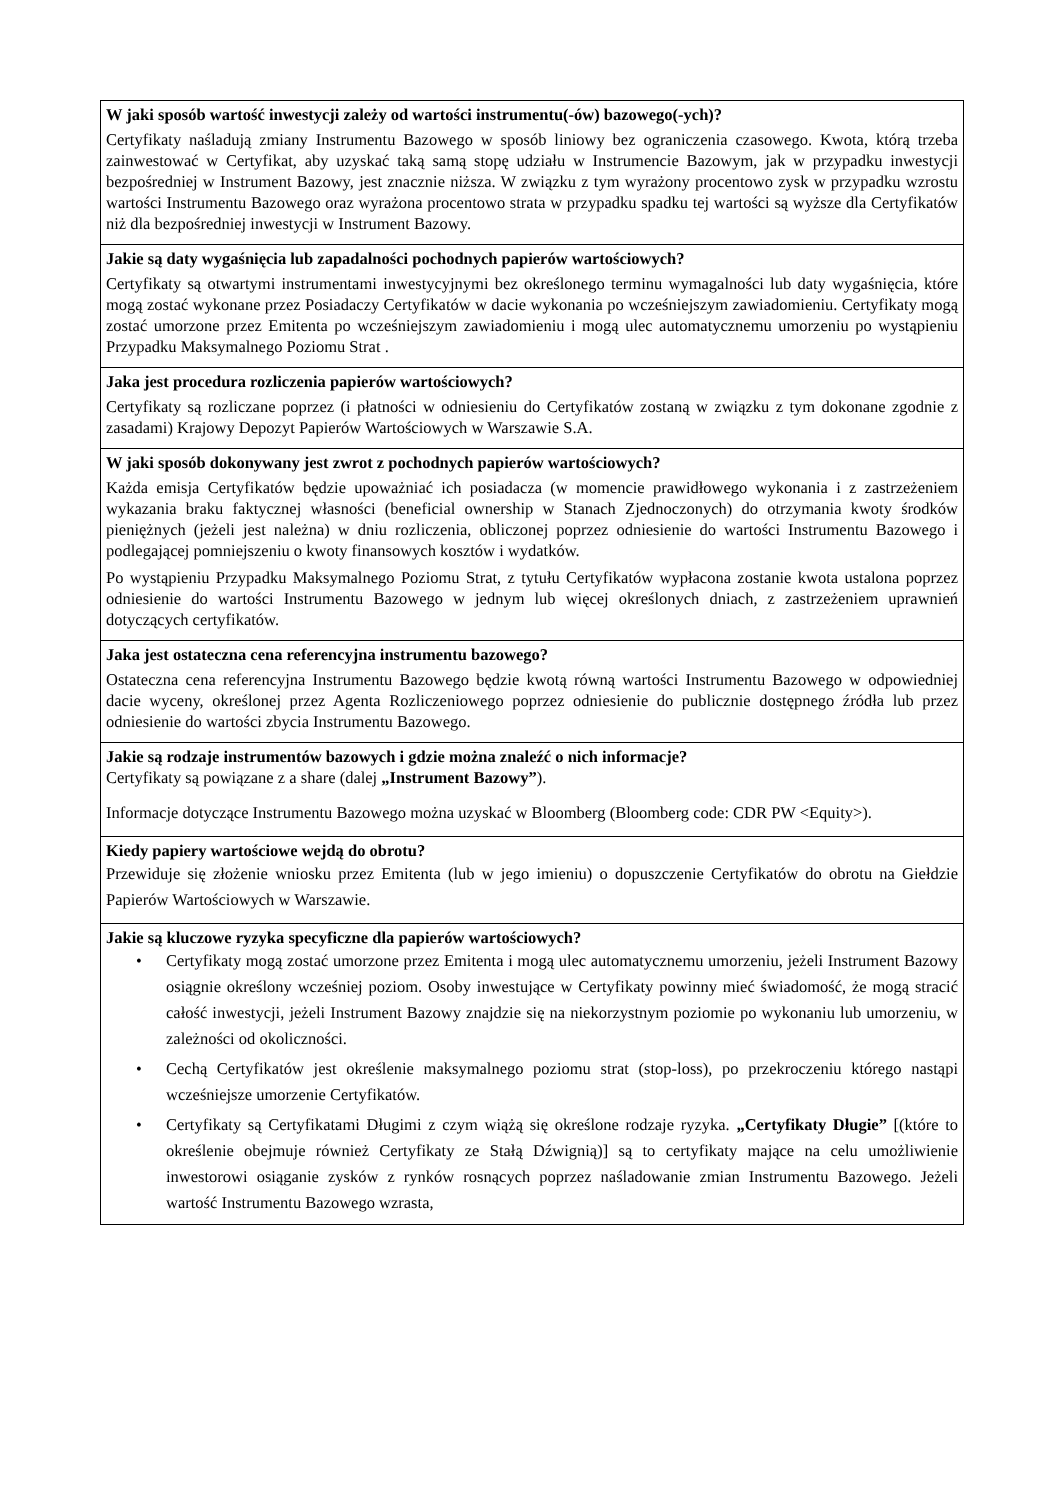| W jaki sposób wartość inwestycji zależy od wartości instrumentu(-ów) bazowego(-ych)? Certyfikaty naśladują zmiany Instrumentu Bazowego w sposób liniowy bez ograniczenia czasowego. Kwota, którą trzeba zainwestować w Certyfikat, aby uzyskać taką samą stopę udziału w Instrumencie Bazowym, jak w przypadku inwestycji bezpośredniej w Instrument Bazowy, jest znacznie niższa. W związku z tym wyrażony procentowo zysk w przypadku wzrostu wartości Instrumentu Bazowego oraz wyrażona procentowo strata w przypadku spadku tej wartości są wyższe dla Certyfikatów niż dla bezpośredniej inwestycji w Instrument Bazowy. |
| Jakie są daty wygaśnięcia lub zapadalności pochodnych papierów wartościowych? Certyfikaty są otwartymi instrumentami inwestycyjnymi bez określonego terminu wymagalności lub daty wygaśnięcia, które mogą zostać wykonane przez Posiadaczy Certyfikatów w dacie wykonania po wcześniejszym zawiadomieniu. Certyfikaty mogą zostać umorzone przez Emitenta po wcześniejszym zawiadomieniu i mogą ulec automatycznemu umorzeniu po wystąpieniu Przypadku Maksymalnego Poziomu Strat . |
| Jaka jest procedura rozliczenia papierów wartościowych? Certyfikaty są rozliczane poprzez (i płatności w odniesieniu do Certyfikatów zostaną w związku z tym dokonane zgodnie z zasadami) Krajowy Depozyt Papierów Wartościowych w Warszawie S.A. |
| W jaki sposób dokonywany jest zwrot z pochodnych papierów wartościowych? Każda emisja Certyfikatów będzie upoważniać ich posiadacza (w momencie prawidłowego wykonania i z zastrzeżeniem wykazania braku faktycznej własności (beneficial ownership w Stanach Zjednoczonych) do otrzymania kwoty środków pieniężnych (jeżeli jest należna) w dniu rozliczenia, obliczonej poprzez odniesienie do wartości Instrumentu Bazowego i podlegającej pomniejszeniu o kwoty finansowych kosztów i wydatków. Po wystąpieniu Przypadku Maksymalnego Poziomu Strat, z tytułu Certyfikatów wypłacona zostanie kwota ustalona poprzez odniesienie do wartości Instrumentu Bazowego w jednym lub więcej określonych dniach, z zastrzeżeniem uprawnień dotyczących certyfikatów. |
| Jaka jest ostateczna cena referencyjna instrumentu bazowego? Ostateczna cena referencyjna Instrumentu Bazowego będzie kwotą równą wartości Instrumentu Bazowego w odpowiedniej dacie wyceny, określonej przez Agenta Rozliczeniowego poprzez odniesienie do publicznie dostępnego źródła lub przez odniesienie do wartości zbycia Instrumentu Bazowego. |
| Jakie są rodzaje instrumentów bazowych i gdzie można znaleźć o nich informacje? Certyfikaty są powiązane z a share (dalej „Instrument Bazowy” ). Informacje dotyczące Instrumentu Bazowego można uzyskać w Bloomberg (Bloomberg code: CDR PW <Equity>). |
| Kiedy papiery wartościowe wejdą do obrotu? Przewiduje się złożenie wniosku przez Emitenta (lub w jego imieniu) o dopuszczenie Certyfikatów do obrotu na Giełdzie Papierów Wartościowych w Warszawie. |
| Jakie są kluczowe ryzyka specyficzne dla papierów wartościowych? • Certyfikaty mogą zostać umorzone przez Emitenta i mogą ulec automatycznemu umorzeniu, jeżeli Instrument Bazowy osiągnie określony wcześniej poziom. Osoby inwestujące w Certyfikaty powinny mieć świadomość, że mogą stracić całość inwestycji, jeżeli Instrument Bazowy znajdzie się na niekorzystnym poziomie po wykonaniu lub umorzeniu, w zależności od okoliczności. • Cechą Certyfikatów jest określenie maksymalnego poziomu strat (stop-loss), po przekroczeniu którego nastąpi wcześniejsze umorzenie Certyfikatów. • Certyfikaty są Certyfikatami Długimi z czym wiążą się określone rodzaje ryzyka. „Certyfikaty Długie” [(które to określenie obejmuje również Certyfikaty ze Stałą Dźwignią)] są to certyfikaty mające na celu umożliwienie inwestorowi osiąganie zysków z rynków rosnących poprzez naśladowanie zmian Instrumentu Bazowego. Jeżeli wartość Instrumentu Bazowego wzrasta, |